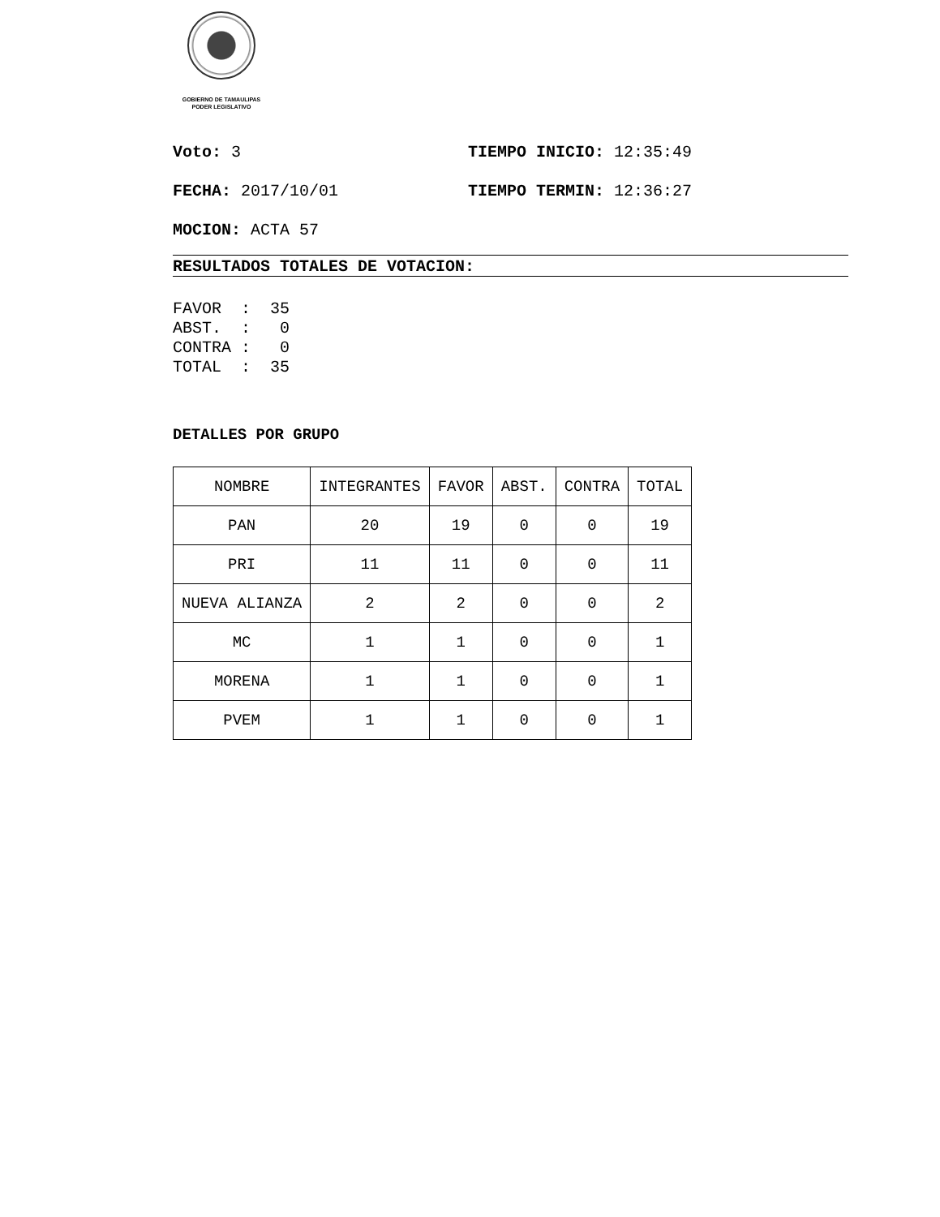GOBIERNO DE TAMAULIPAS
PODER LEGISLATIVO
Voto: 3 TIEMPO INICIO: 12:35:49
FECHA: 2017/10/01 TIEMPO TERMIN: 12:36:27
MOCION: ACTA 57
RESULTADOS TOTALES DE VOTACION:
FAVOR  :  35
ABST.  :   0
CONTRA :   0
TOTAL  :  35
DETALLES POR GRUPO
| NOMBRE | INTEGRANTES | FAVOR | ABST. | CONTRA | TOTAL |
| PAN | 20 | 19 | 0 | 0 | 19 |
| PRI | 11 | 11 | 0 | 0 | 11 |
| NUEVA ALIANZA | 2 | 2 | 0 | 0 | 2 |
| MC | 1 | 1 | 0 | 0 | 1 |
| MORENA | 1 | 1 | 0 | 0 | 1 |
| PVEM | 1 | 1 | 0 | 0 | 1 |